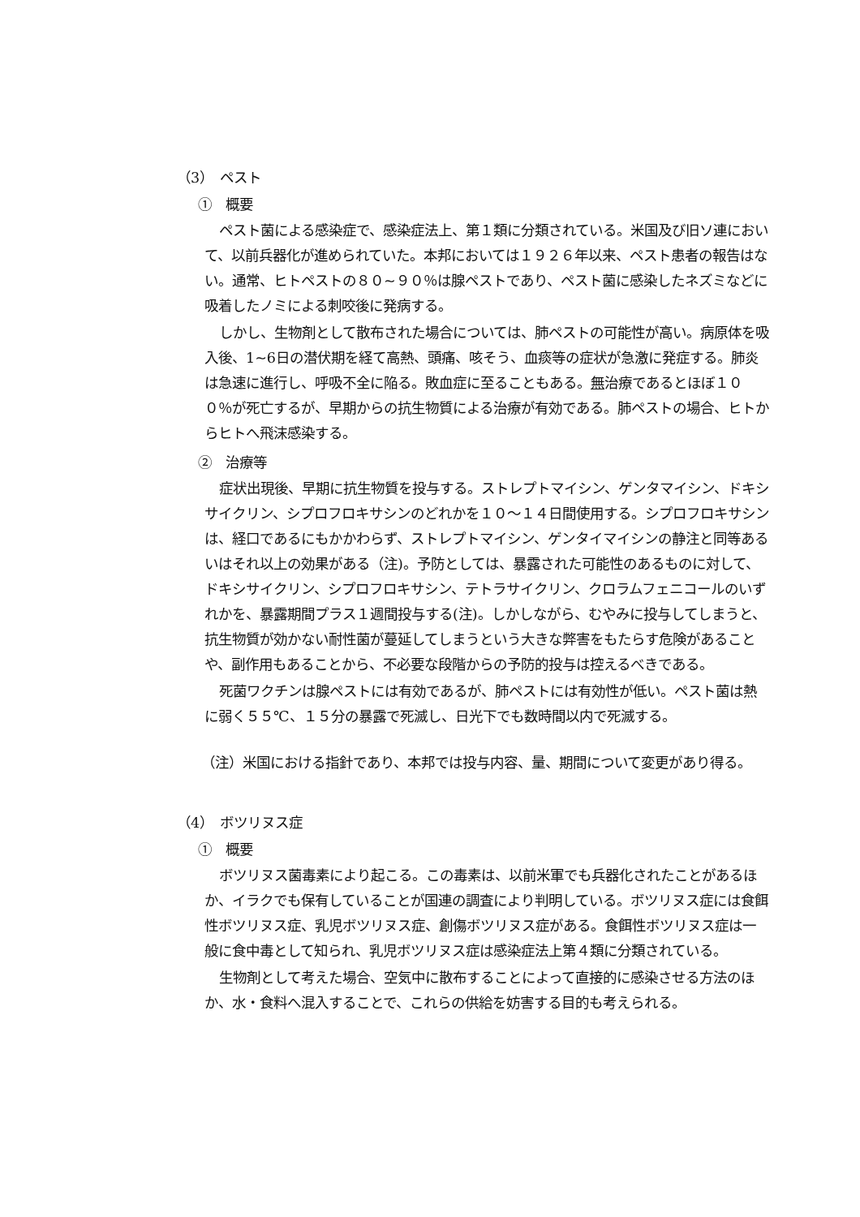（3）　ペスト
①　概要
ペスト菌による感染症で、感染症法上、第１類に分類されている。米国及び旧ソ連において、以前兵器化が進められていた。本邦においては１９２６年以来、ペスト患者の報告はない。通常、ヒトペストの８０~９０％は腺ペストであり、ペスト菌に感染したネズミなどに吸着したノミによる刺咬後に発病する。
しかし、生物剤として散布された場合については、肺ペストの可能性が高い。病原体を吸入後、1~6日の潜伏期を経て高熱、頭痛、咳そう、血痰等の症状が急激に発症する。肺炎は急速に進行し、呼吸不全に陥る。敗血症に至ることもある。無治療であるとほぼ１００％が死亡するが、早期からの抗生物質による治療が有効である。肺ペストの場合、ヒトからヒトへ飛沫感染する。
②　治療等
症状出現後、早期に抗生物質を投与する。ストレプトマイシン、ゲンタマイシン、ドキシサイクリン、シプロフロキサシンのどれかを１０～１４日間使用する。シプロフロキサシンは、経口であるにもかかわらず、ストレプトマイシン、ゲンタイマイシンの静注と同等あるいはそれ以上の効果がある（注)。予防としては、暴露された可能性のあるものに対して、ドキシサイクリン、シプロフロキサシン、テトラサイクリン、クロラムフェニコールのいずれかを、暴露期間プラス１週間投与する(注)。しかしながら、むやみに投与してしまうと、抗生物質が効かない耐性菌が蔓延してしまうという大きな弊害をもたらす危険があることや、副作用もあることから、不必要な段階からの予防的投与は控えるべきである。
死菌ワクチンは腺ペストには有効であるが、肺ペストには有効性が低い。ペスト菌は熱に弱く５５℃、１５分の暴露で死滅し、日光下でも数時間以内で死滅する。
（注）米国における指針であり、本邦では投与内容、量、期間について変更があり得る。
（4）　ボツリヌス症
①　概要
ボツリヌス菌毒素により起こる。この毒素は、以前米軍でも兵器化されたことがあるほか、イラクでも保有していることが国連の調査により判明している。ボツリヌス症には食餌性ボツリヌス症、乳児ボツリヌス症、創傷ボツリヌス症がある。食餌性ボツリヌス症は一般に食中毒として知られ、乳児ボツリヌス症は感染症法上第４類に分類されている。
生物剤として考えた場合、空気中に散布することによって直接的に感染させる方法のほか、水・食料へ混入することで、これらの供給を妨害する目的も考えられる。